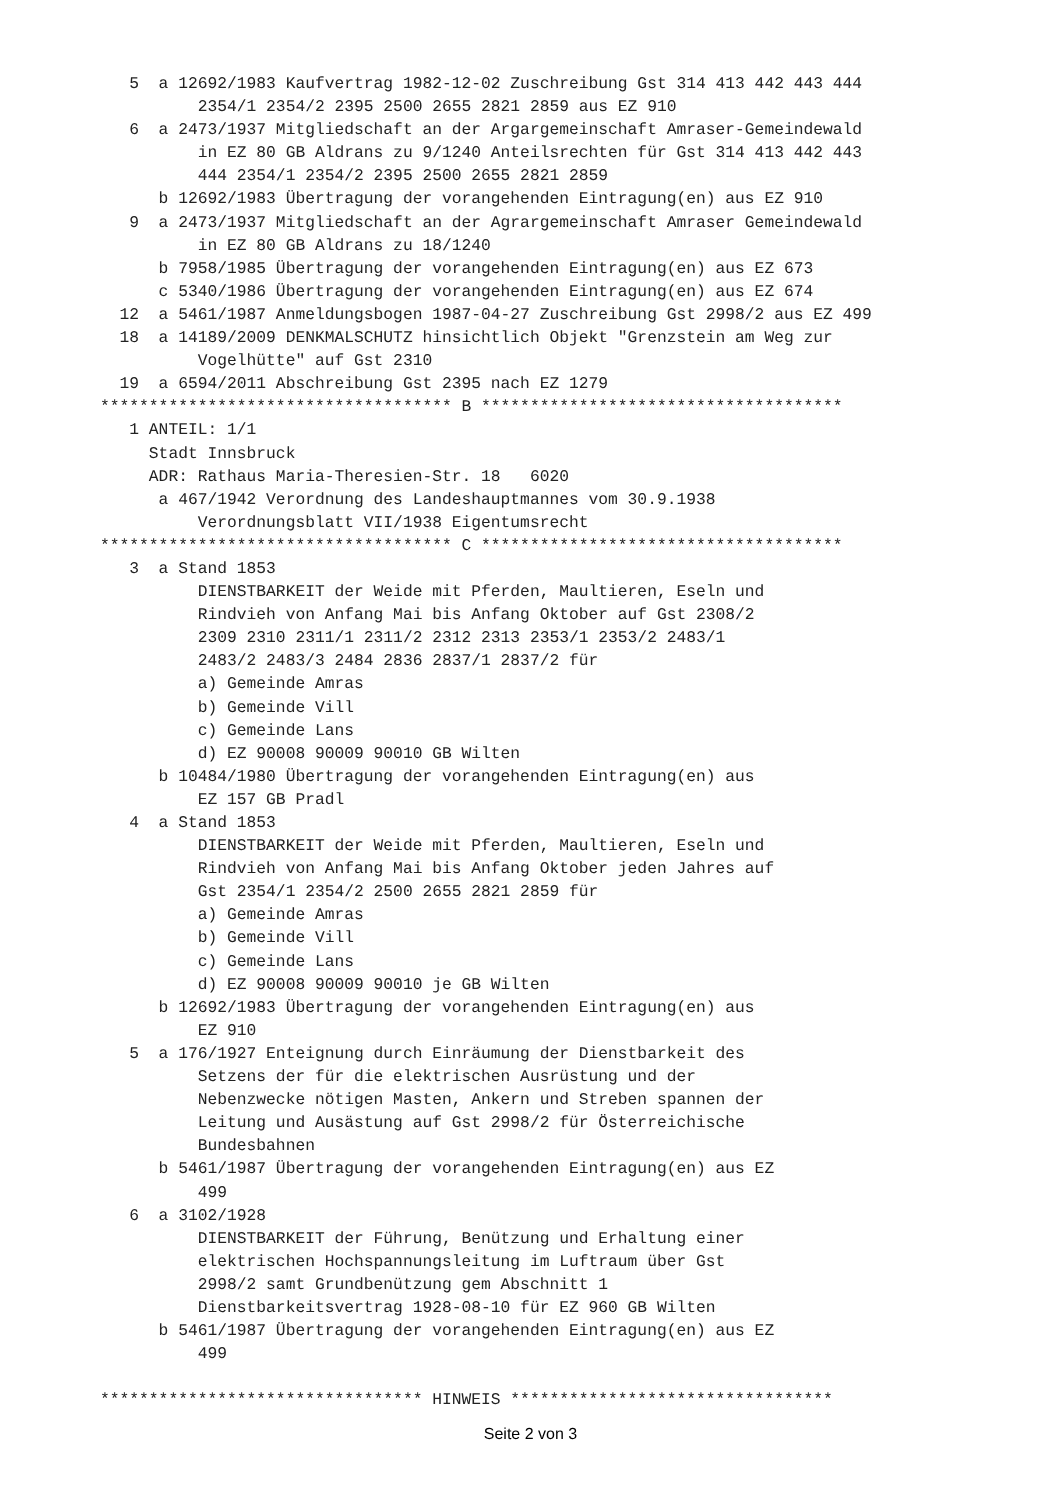5  a 12692/1983 Kaufvertrag 1982-12-02 Zuschreibung Gst 314 413 442 443 444
          2354/1 2354/2 2395 2500 2655 2821 2859 aus EZ 910
   6  a 2473/1937 Mitgliedschaft an der Argargemeinschaft Amraser-Gemeindewald
          in EZ 80 GB Aldrans zu 9/1240 Anteilsrechten für Gst 314 413 442 443
          444 2354/1 2354/2 2395 2500 2655 2821 2859
      b 12692/1983 Übertragung der vorangehenden Eintragung(en) aus EZ 910
   9  a 2473/1937 Mitgliedschaft an der Agrargemeinschaft Amraser Gemeindewald
          in EZ 80 GB Aldrans zu 18/1240
      b 7958/1985 Übertragung der vorangehenden Eintragung(en) aus EZ 673
      c 5340/1986 Übertragung der vorangehenden Eintragung(en) aus EZ 674
  12  a 5461/1987 Anmeldungsbogen 1987-04-27 Zuschreibung Gst 2998/2 aus EZ 499
  18  a 14189/2009 DENKMALSCHUTZ hinsichtlich Objekt "Grenzstein am Weg zur
          Vogelhütte" auf Gst 2310
  19  a 6594/2011 Abschreibung Gst 2395 nach EZ 1279
************************************ B *************************************
   1 ANTEIL: 1/1
     Stadt Innsbruck
     ADR: Rathaus Maria-Theresien-Str. 18   6020
      a 467/1942 Verordnung des Landeshauptmannes vom 30.9.1938
          Verordnungsblatt VII/1938 Eigentumsrecht
************************************ C *************************************
   3  a Stand 1853
          DIENSTBARKEIT der Weide mit Pferden, Maultieren, Eseln und
          Rindvieh von Anfang Mai bis Anfang Oktober auf Gst 2308/2
          2309 2310 2311/1 2311/2 2312 2313 2353/1 2353/2 2483/1
          2483/2 2483/3 2484 2836 2837/1 2837/2 für
          a) Gemeinde Amras
          b) Gemeinde Vill
          c) Gemeinde Lans
          d) EZ 90008 90009 90010 GB Wilten
      b 10484/1980 Übertragung der vorangehenden Eintragung(en) aus
          EZ 157 GB Pradl
   4  a Stand 1853
          DIENSTBARKEIT der Weide mit Pferden, Maultieren, Eseln und
          Rindvieh von Anfang Mai bis Anfang Oktober jeden Jahres auf
          Gst 2354/1 2354/2 2500 2655 2821 2859 für
          a) Gemeinde Amras
          b) Gemeinde Vill
          c) Gemeinde Lans
          d) EZ 90008 90009 90010 je GB Wilten
      b 12692/1983 Übertragung der vorangehenden Eintragung(en) aus
          EZ 910
   5  a 176/1927 Enteignung durch Einräumung der Dienstbarkeit des
          Setzens der für die elektrischen Ausrüstung und der
          Nebenzwecke nötigen Masten, Ankern und Streben spannen der
          Leitung und Ausästung auf Gst 2998/2 für Österreichische
          Bundesbahnen
      b 5461/1987 Übertragung der vorangehenden Eintragung(en) aus EZ
          499
   6  a 3102/1928
          DIENSTBARKEIT der Führung, Benützung und Erhaltung einer
          elektrischen Hochspannungsleitung im Luftraum über Gst
          2998/2 samt Grundbenützung gem Abschnitt 1
          Dienstbarkeitsvertrag 1928-08-10 für EZ 960 GB Wilten
      b 5461/1987 Übertragung der vorangehenden Eintragung(en) aus EZ
          499

********************************* HINWEIS *********************************
Seite 2 von 3